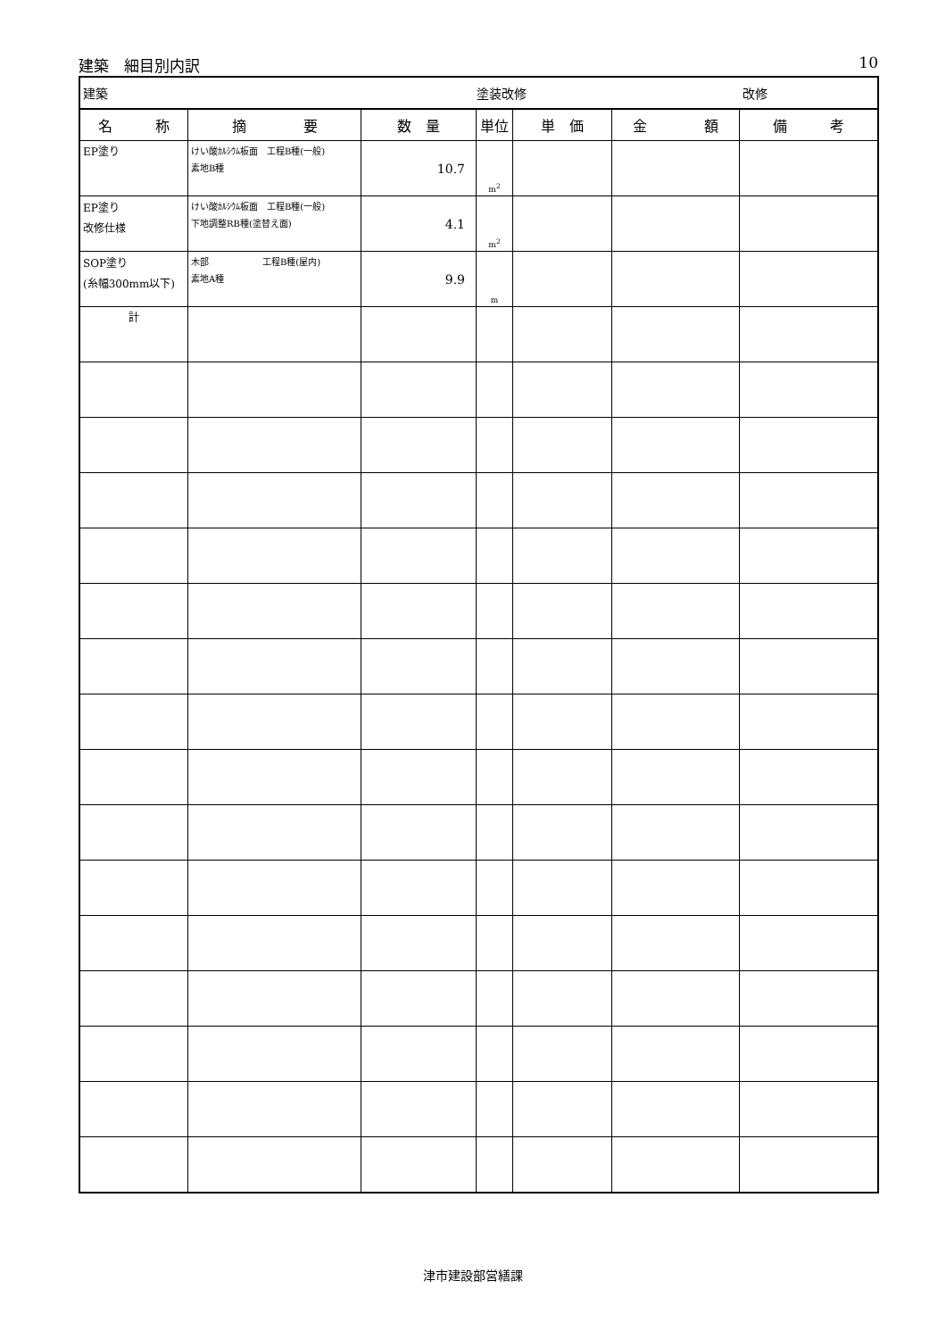建築　細目別内訳 10
| 建築 | | | 塗装改修 | | | 改修 |
| 名 称 | 摘 要 | 数 量 | 単位 | 単 価 | 金 額 | 備 考 |
| EP塗り | けい酸ｶﾙｼｳﾑ板面 工程B種(一般) 素地B種 | 10.7 | m<sup>2</sup> | | | |
| EP塗り 改修仕様 | けい酸ｶﾙｼｳﾑ板面 工程B種(一般) 下地調整RB種(塗替え面) | 4.1 | m<sup>2</sup> | | | |
| SOP塗り (糸幅300mm以下) | 木部 工程B種(屋内) 素地A種 | 9.9 | m | | | |
| 計 | | | | | | |
津市建設部営繕課